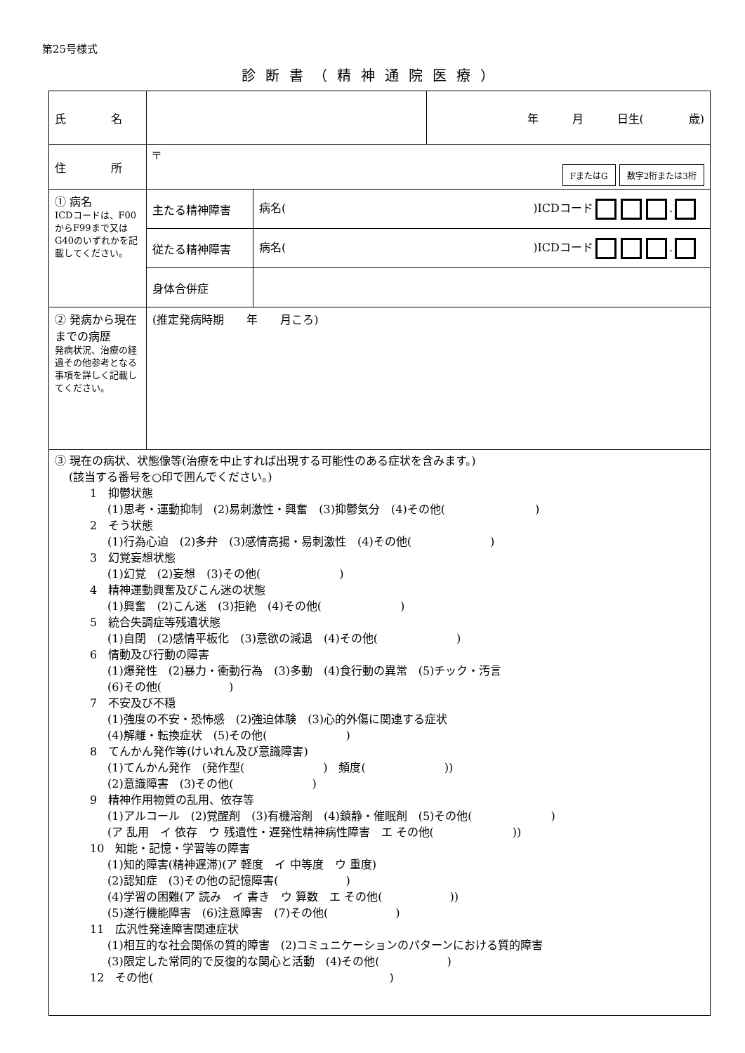第25号様式
診断書（精神通院医療）
| 氏 名 | | | 年 月 日生( 歳) |
| 住 所 | 〒 FまたはG 数字2桁または3桁 | | |
| ① 病名 ICDコードは、F00からF99まで又はG40のいずれかを記載してください。 | 主たる精神障害 | 病名( )ICDコード . | |
| | 従たる精神障害 | 病名( )ICDコード . | |
| | 身体合併症 | | |
| ② 発病から現在までの病歴 発病状況、治療の経過その他参考となる事項を詳しく記載してください。 | (推定発病時期 年 月ころ) | | |
| ③ 現在の病状、状態像等(治療を中止すれば出現する可能性のある症状を含みます。) (該当する番号を○印で囲んでください。) 1 抑鬱状態 (1)思考・運動抑制 (2)易刺激性・興奮 (3)抑鬱気分 (4)その他( ) 2 そう状態 (1)行為心迫 (2)多弁 (3)感情高揚・易刺激性 (4)その他( ) 3 幻覚妄想状態 (1)幻覚 (2)妄想 (3)その他( ) 4 精神運動興奮及びこん迷の状態 (1)興奮 (2)こん迷 (3)拒絶 (4)その他( ) 5 統合失調症等残遺状態 (1)自閉 (2)感情平板化 (3)意欲の減退 (4)その他( ) 6 情動及び行動の障害 (1)爆発性 (2)暴力・衝動行為 (3)多動 (4)食行動の異常 (5)チック・汚言 (6)その他( ) 7 不安及び不穏 (1)強度の不安・恐怖感 (2)強迫体験 (3)心的外傷に関連する症状 (4)解離・転換症状 (5)その他( ) 8 てんかん発作等(けいれん及び意識障害) (1)てんかん発作 (発作型( ) 頻度( )) (2)意識障害 (3)その他( ) 9 精神作用物質の乱用、依存等 (1)アルコール (2)覚醒剤 (3)有機溶剤 (4)鎮静・催眠剤 (5)その他( ) (ア 乱用 イ 依存 ウ 残遺性・遅発性精神病性障害 エ その他( )) 10 知能・記憶・学習等の障害 (1)知的障害(精神遅滞)(ア 軽度 イ 中等度 ウ 重度) (2)認知症 (3)その他の記憶障害( ) (4)学習の困難(ア 読み イ 書き ウ 算数 エ その他( )) (5)遂行機能障害 (6)注意障害 (7)その他( ) 11 広汎性発達障害関連症状 (1)相互的な社会関係の質的障害 (2)コミュニケーションのパターンにおける質的障害 (3)限定した常同的で反復的な関心と活動 (4)その他( ) 12 その他( ) | | | |